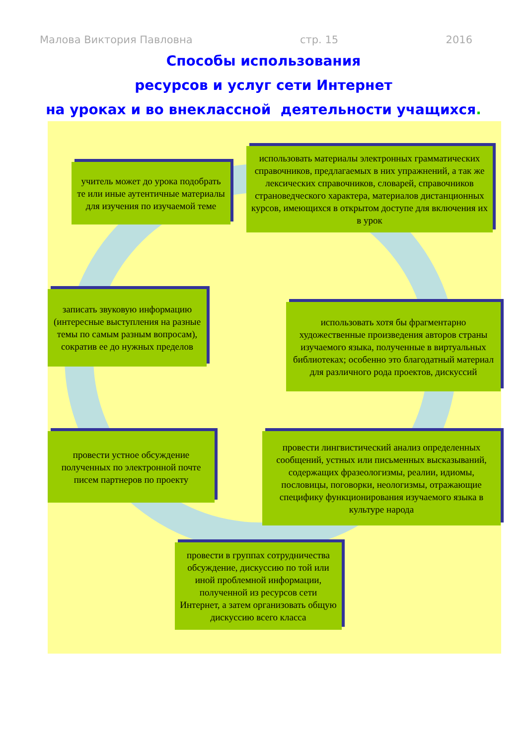Малова Виктория Павловна стр. 15 2016
Способы использования
ресурсов и услуг сети Интернет
на уроках и во внеклассной деятельности учащихся.
учитель может до урока подобрать те или иные аутентичные материалы для изучения по изучаемой теме
использовать материалы электронных грамматических справочников, предлагаемых в них упражнений, а так же лексических справочников, словарей, справочников страноведческого характера, материалов дистанционных курсов, имеющихся в открытом доступе для включения их в урок
записать звуковую информацию (интересные выступления на разные темы по самым разным вопросам), сократив ее до нужных пределов
использовать хотя бы фрагментарно художественные произведения авторов страны изучаемого языка, полученные в виртуальных библиотеках; особенно это благодатный материал для различного рода проектов, дискуссий
провести устное обсуждение полученных по электронной почте писем партнеров по проекту
провести лингвистический анализ определенных сообщений, устных или письменных высказываний, содержащих фразеологизмы, реалии, идиомы, пословицы, поговорки, неологизмы, отражающие специфику функционирования изучаемого языка в культуре народа
провести в группах сотрудничества обсуждение, дискуссию по той или иной проблемной информации, полученной из ресурсов сети Интернет, а затем организовать общую дискуссию всего класса